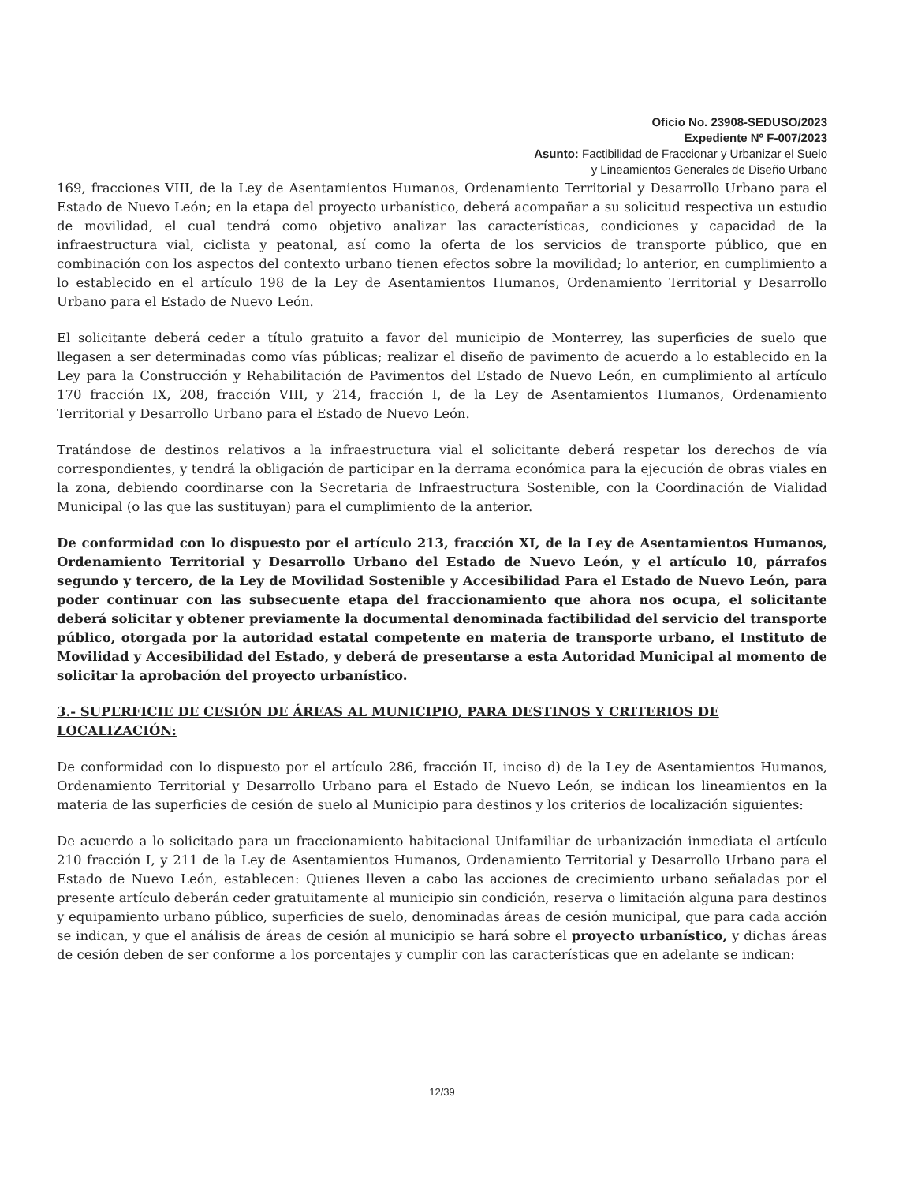Oficio No. 23908-SEDUSO/2023
Expediente Nº F-007/2023
Asunto: Factibilidad de Fraccionar y Urbanizar el Suelo
y Lineamientos Generales de Diseño Urbano
169, fracciones VIII, de la Ley de Asentamientos Humanos, Ordenamiento Territorial y Desarrollo Urbano para el Estado de Nuevo León; en la etapa del proyecto urbanístico, deberá acompañar a su solicitud respectiva un estudio de movilidad, el cual tendrá como objetivo analizar las características, condiciones y capacidad de la infraestructura vial, ciclista y peatonal, así como la oferta de los servicios de transporte público, que en combinación con los aspectos del contexto urbano tienen efectos sobre la movilidad; lo anterior, en cumplimiento a lo establecido en el artículo 198 de la Ley de Asentamientos Humanos, Ordenamiento Territorial y Desarrollo Urbano para el Estado de Nuevo León.
El solicitante deberá ceder a título gratuito a favor del municipio de Monterrey, las superficies de suelo que llegasen a ser determinadas como vías públicas; realizar el diseño de pavimento de acuerdo a lo establecido en la Ley para la Construcción y Rehabilitación de Pavimentos del Estado de Nuevo León, en cumplimiento al artículo 170 fracción IX, 208, fracción VIII, y 214, fracción I, de la Ley de Asentamientos Humanos, Ordenamiento Territorial y Desarrollo Urbano para el Estado de Nuevo León.
Tratándose de destinos relativos a la infraestructura vial el solicitante deberá respetar los derechos de vía correspondientes, y tendrá la obligación de participar en la derrama económica para la ejecución de obras viales en la zona, debiendo coordinarse con la Secretaria de Infraestructura Sostenible, con la Coordinación de Vialidad Municipal (o las que las sustituyan) para el cumplimiento de la anterior.
De conformidad con lo dispuesto por el artículo 213, fracción XI, de la Ley de Asentamientos Humanos, Ordenamiento Territorial y Desarrollo Urbano del Estado de Nuevo León, y el artículo 10, párrafos segundo y tercero, de la Ley de Movilidad Sostenible y Accesibilidad Para el Estado de Nuevo León, para poder continuar con las subsecuente etapa del fraccionamiento que ahora nos ocupa, el solicitante deberá solicitar y obtener previamente la documental denominada factibilidad del servicio del transporte público, otorgada por la autoridad estatal competente en materia de transporte urbano, el Instituto de Movilidad y Accesibilidad del Estado, y deberá de presentarse a esta Autoridad Municipal al momento de solicitar la aprobación del proyecto urbanístico.
3.- SUPERFICIE DE CESIÓN DE ÁREAS AL MUNICIPIO, PARA DESTINOS Y CRITERIOS DE LOCALIZACIÓN:
De conformidad con lo dispuesto por el artículo 286, fracción II, inciso d) de la Ley de Asentamientos Humanos, Ordenamiento Territorial y Desarrollo Urbano para el Estado de Nuevo León, se indican los lineamientos en la materia de las superficies de cesión de suelo al Municipio para destinos y los criterios de localización siguientes:
De acuerdo a lo solicitado para un fraccionamiento habitacional Unifamiliar de urbanización inmediata el artículo 210 fracción I, y 211 de la Ley de Asentamientos Humanos, Ordenamiento Territorial y Desarrollo Urbano para el Estado de Nuevo León, establecen: Quienes lleven a cabo las acciones de crecimiento urbano señaladas por el presente artículo deberán ceder gratuitamente al municipio sin condición, reserva o limitación alguna para destinos y equipamiento urbano público, superficies de suelo, denominadas áreas de cesión municipal, que para cada acción se indican, y que el análisis de áreas de cesión al municipio se hará sobre el proyecto urbanístico, y dichas áreas de cesión deben de ser conforme a los porcentajes y cumplir con las características que en adelante se indican:
12/39